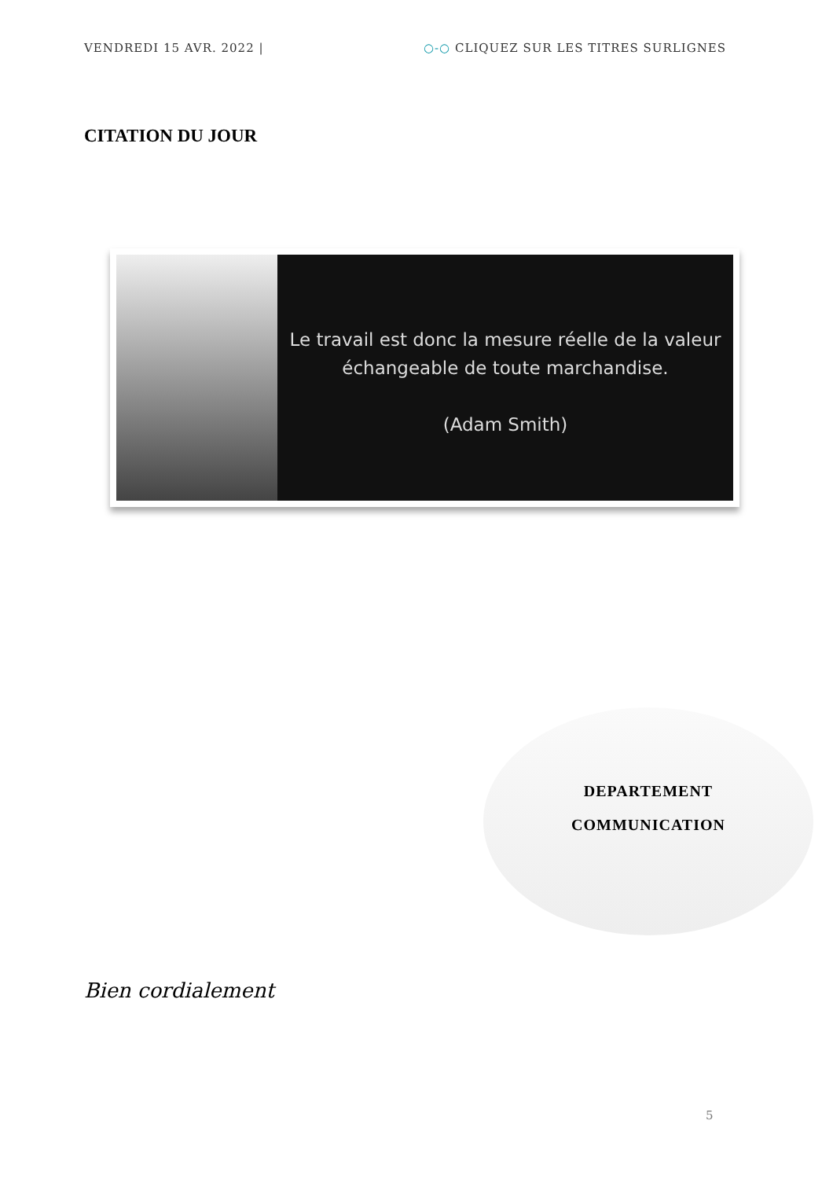VENDREDI 15 AVR. 2022 | ○-○ CLIQUEZ SUR LES TITRES SURLIGNES
CITATION DU JOUR
Le travail est donc la mesure réelle de la valeur
échangeable de toute marchandise.
(Adam Smith)
DEPARTEMENT
COMMUNICATION
Bien cordialement
5